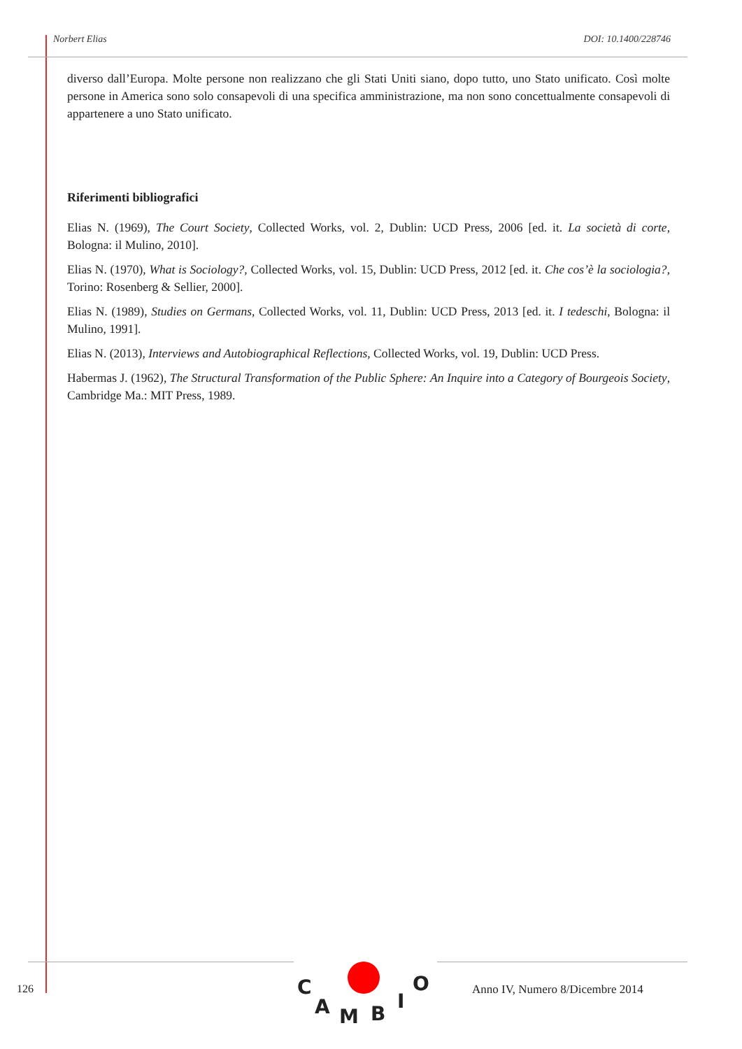Norbert Elias DOI: 10.1400/228746
diverso dall’Europa. Molte persone non realizzano che gli Stati Uniti siano, dopo tutto, uno Stato unificato. Così molte persone in America sono solo consapevoli di una specifica amministrazione, ma non sono concettualmente consapevoli di appartenere a uno Stato unificato.
Riferimenti bibliografici
Elias N. (1969), The Court Society, Collected Works, vol. 2, Dublin: UCD Press, 2006 [ed. it. La società di corte, Bologna: il Mulino, 2010].
Elias N. (1970), What is Sociology?, Collected Works, vol. 15, Dublin: UCD Press, 2012 [ed. it. Che cos’è la sociologia?, Torino: Rosenberg & Sellier, 2000].
Elias N. (1989), Studies on Germans, Collected Works, vol. 11, Dublin: UCD Press, 2013 [ed. it. I tedeschi, Bologna: il Mulino, 1991].
Elias N. (2013), Interviews and Autobiographical Reflections, Collected Works, vol. 19, Dublin: UCD Press.
Habermas J. (1962), The Structural Transformation of the Public Sphere: An Inquire into a Category of Bourgeois Society, Cambridge Ma.: MIT Press, 1989.
C
A M B
I
O
126
Anno IV, Numero 8/Dicembre 2014